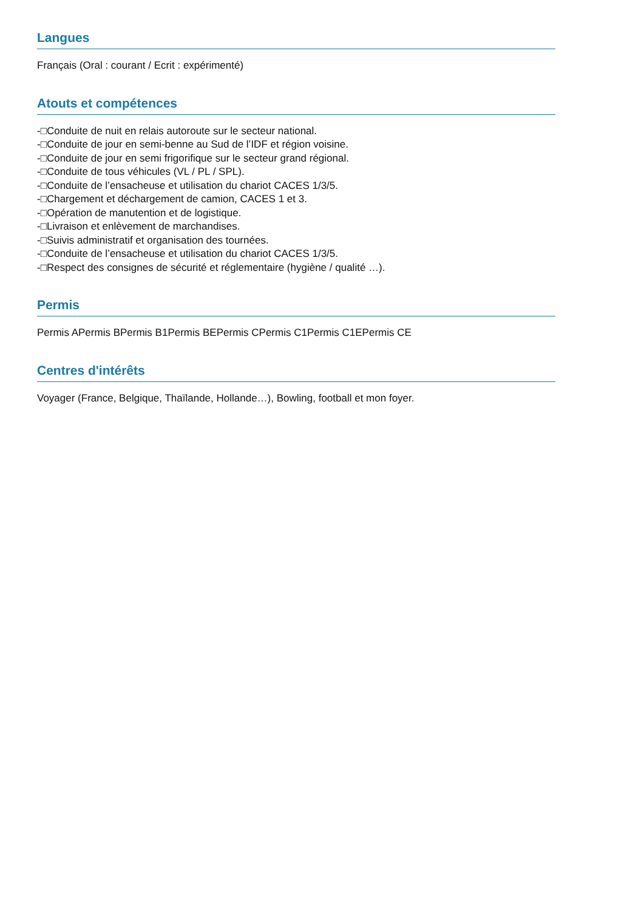Langues
Français (Oral : courant / Ecrit : expérimenté)
Atouts et compétences
-□Conduite de nuit en relais autoroute sur le secteur national.
-□Conduite de jour en semi-benne au Sud de l’IDF et région voisine.
-□Conduite de jour en semi frigorifique sur le secteur grand régional.
-□Conduite de tous véhicules (VL / PL / SPL).
-□Conduite de l’ensacheuse et utilisation du chariot CACES 1/3/5.
-□Chargement et déchargement de camion, CACES 1 et 3.
-□Opération de manutention et de logistique.
-□Livraison et enlèvement de marchandises.
-□Suivis administratif et organisation des tournées.
-□Conduite de l’ensacheuse et utilisation du chariot CACES 1/3/5.
-□Respect des consignes de sécurité et réglementaire (hygiène / qualité …).
Permis
Permis APermis BPermis B1Permis BEPermis CPermis C1Permis C1EPermis CE
Centres d'intérêts
Voyager (France, Belgique, Thaïlande, Hollande…), Bowling, football et mon foyer.